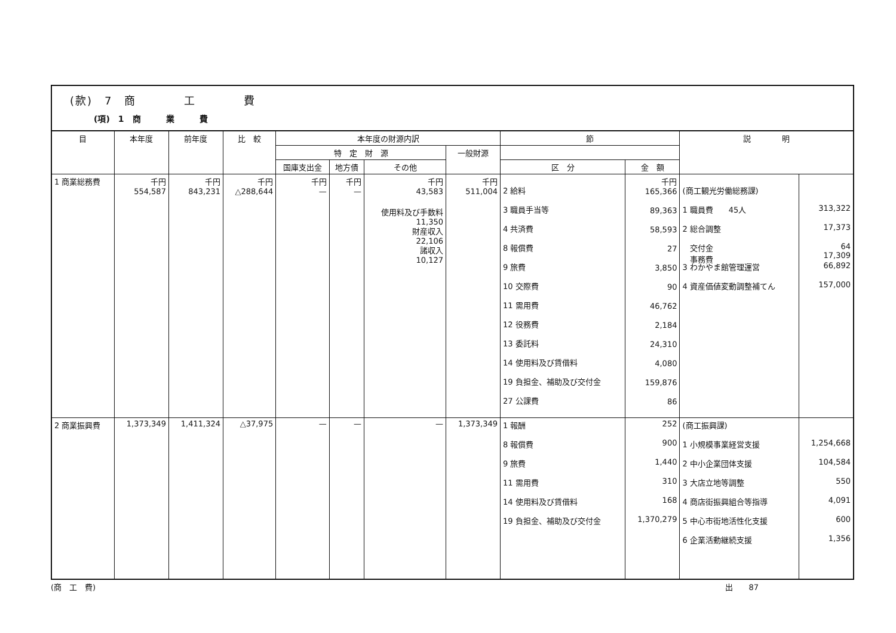(款)　7　商　　　　工　　　　費
(項)　1　商　　　業　　　費
| 目 | 本年度 | 前年度 | 比 較 | 本年度の財源内訳 | | | | 節 | | 説 明 | |
| --- | --- | --- | --- | --- | --- | --- | --- | --- | --- | --- | --- |
| | | | | 特 定 財 源 | | | 一般財源 | | | | |
| | | | | 国庫支出金 | 地方債 | その他 | | 区 分 | 金 額 | | |
| 1 商業総務費 | 千円 554,587 | 千円 843,231 | 千円 △288,644 | 千円 — | 千円 — | 千円 43,583 使用料及び手数料 11,350 財産収入 22,106 諸収入 10,127 | 千円 511,004 | 2 給料 3 職員手当等 4 共済費 8 報償費 9 旅費 10 交際費 11 需用費 12 役務費 13 委託料 14 使用料及び賃借料 19 負担金、補助及び交付金 27 公課費 | 千円 165,366 89,363 58,593 27 3,850 90 46,762 2,184 24,310 4,080 159,876 86 | (商工観光労働総務課) 1 職員費 45人 2 総合調整 交付金 事務費 3 わかやま館管理運営 4 資産価値変動調整補てん | 313,322 17,373 64 17,309 66,892 157,000 |
| 2 商業振興費 | 1,373,349 | 1,411,324 | △37,975 | — | — | — | 1,373,349 | 1 報酬 8 報償費 9 旅費 11 需用費 14 使用料及び賃借料 19 負担金、補助及び交付金 | 252 900 1,440 310 168 1,370,279 | (商工振興課) 1 小規模事業経営支援 2 中小企業団体支援 3 大店立地等調整 4 商店街振興組合等指導 5 中心市街地活性化支援 6 企業活動継続支援 | 1,254,668 104,584 550 4,091 600 1,356 |
(商　工　費) 出　　87